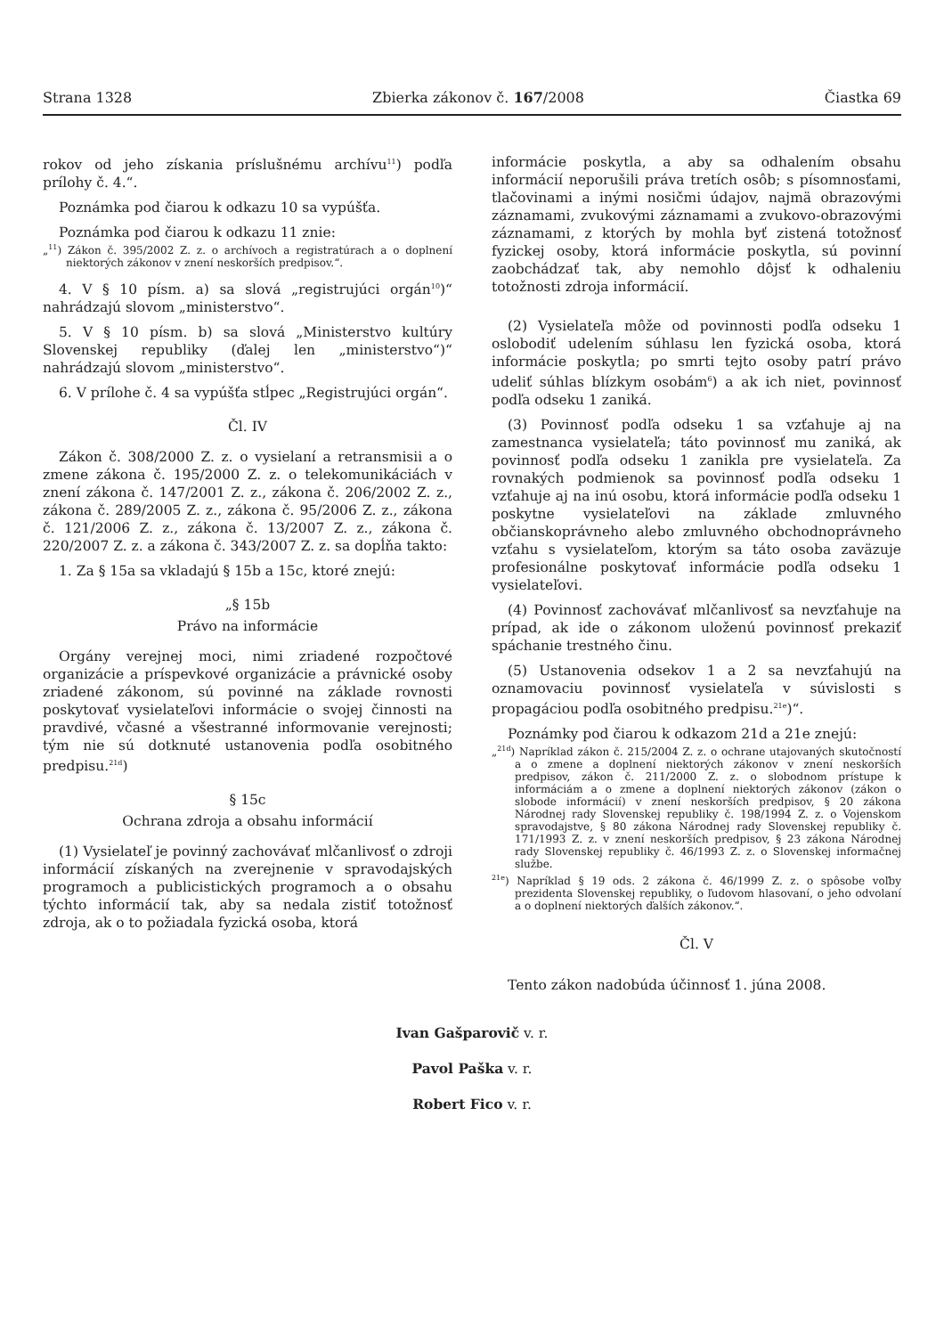Strana 1328 Zbierka zákonov č. 167/2008 Čiastka 69
rokov od jeho získania príslušnému archívu<sup>11</sup>) podľa prílohy č. 4.“.
Poznámka pod čiarou k odkazu 10 sa vypúšťa.
Poznámka pod čiarou k odkazu 11 znie:
„<sup>11</sup>) Zákon č. 395/2002 Z. z. o archívoch a registratúrach a o doplnení niektorých zákonov v znení neskorších predpisov.“.
4. V § 10 písm. a) sa slová „registrujúci orgán<sup>10</sup>)“ nahrádzajú slovom „ministerstvo“.
5. V § 10 písm. b) sa slová „Ministerstvo kultúry Slovenskej republiky (ďalej len „ministerstvo“)“ nahrádzajú slovom „ministerstvo“.
6. V prílohe č. 4 sa vypúšťa stĺpec „Registrujúci orgán“.
Čl. IV
Zákon č. 308/2000 Z. z. o vysielaní a retransmisii a o zmene zákona č. 195/2000 Z. z. o telekomunikáciách v znení zákona č. 147/2001 Z. z., zákona č. 206/2002 Z. z., zákona č. 289/2005 Z. z., zákona č. 95/2006 Z. z., zákona č. 121/2006 Z. z., zákona č. 13/2007 Z. z., zákona č. 220/2007 Z. z. a zákona č. 343/2007 Z. z. sa dopĺňa takto:
1. Za § 15a sa vkladajú § 15b a 15c, ktoré znejú:
„§ 15b
Právo na informácie
Orgány verejnej moci, nimi zriadené rozpočtové organizácie a príspevkové organizácie a právnické osoby zriadené zákonom, sú povinné na základe rovnosti poskytovať vysielateľovi informácie o svojej činnosti na pravdivé, včasné a všestranné informovanie verejnosti; tým nie sú dotknuté ustanovenia podľa osobitného predpisu.<sup>21d</sup>)
§ 15c
Ochrana zdroja a obsahu informácií
(1) Vysielateľ je povinný zachovávať mlčanlivosť o zdroji informácií získaných na zverejnenie v spravodajských programoch a publicistických programoch a o obsahu týchto informácií tak, aby sa nedala zistiť totožnosť zdroja, ak o to požiadala fyzická osoba, ktorá
informácie poskytla, a aby sa odhalením obsahu informácií neporušili práva tretích osôb; s písomnosťami, tlačovinami a inými nosičmi údajov, najmä obrazovými záznamami, zvukovými záznamami a zvukovo-obrazovými záznamami, z ktorých by mohla byť zistená totožnosť fyzickej osoby, ktorá informácie poskytla, sú povinní zaobchádzať tak, aby nemohlo dôjsť k odhaleniu totožnosti zdroja informácií.
(2) Vysielateľa môže od povinnosti podľa odseku 1 oslobodiť udelením súhlasu len fyzická osoba, ktorá informácie poskytla; po smrti tejto osoby patrí právo udeliť súhlas blízkym osobám<sup>6</sup>) a ak ich niet, povinnosť podľa odseku 1 zaniká.
(3) Povinnosť podľa odseku 1 sa vzťahuje aj na zamestnanca vysielateľa; táto povinnosť mu zaniká, ak povinnosť podľa odseku 1 zanikla pre vysielateľa. Za rovnakých podmienok sa povinnosť podľa odseku 1 vzťahuje aj na inú osobu, ktorá informácie podľa odseku 1 poskytne vysielateľovi na základe zmluvného občianskoprávneho alebo zmluvného obchodnoprávneho vzťahu s vysielateľom, ktorým sa táto osoba zaväzuje profesionálne poskytovať informácie podľa odseku 1 vysielateľovi.
(4) Povinnosť zachovávať mlčanlivosť sa nevzťahuje na prípad, ak ide o zákonom uloženú povinnosť prekaziť spáchanie trestného činu.
(5) Ustanovenia odsekov 1 a 2 sa nevzťahujú na oznamovaciu povinnosť vysielateľa v súvislosti s propagáciou podľa osobitného predpisu.<sup>21e</sup>)“.
Poznámky pod čiarou k odkazom 21d a 21e znejú:
„<sup>21d</sup>) Napríklad zákon č. 215/2004 Z. z. o ochrane utajovaných skutočností a o zmene a doplnení niektorých zákonov v znení neskorších predpisov, zákon č. 211/2000 Z. z. o slobodnom prístupe k informáciám a o zmene a doplnení niektorých zákonov (zákon o slobode informácií) v znení neskorších predpisov, § 20 zákona Národnej rady Slovenskej republiky č. 198/1994 Z. z. o Vojenskom spravodajstve, § 80 zákona Národnej rady Slovenskej republiky č. 171/1993 Z. z. v znení neskorších predpisov, § 23 zákona Národnej rady Slovenskej republiky č. 46/1993 Z. z. o Slovenskej informačnej službe.
<sup>21e</sup>) Napríklad § 19 ods. 2 zákona č. 46/1999 Z. z. o spôsobe voľby prezidenta Slovenskej republiky, o ľudovom hlasovaní, o jeho odvolaní a o doplnení niektorých ďalších zákonov.“.
Čl. V
Tento zákon nadobúda účinnosť 1. júna 2008.
Ivan Gašparovič v. r.
Pavol Paška v. r.
Robert Fico v. r.